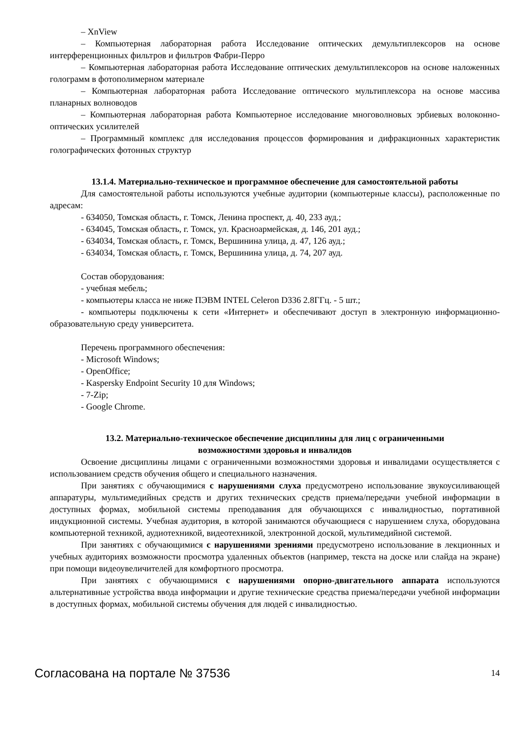– XnView
– Компьютерная лабораторная работа Исследование оптических демультиплексоров на основе интерференционных фильтров и фильтров Фабри-Перро
– Компьютерная лабораторная работа Исследование оптических демультиплексоров на основе наложенных голограмм в фотополимерном материале
– Компьютерная лабораторная работа Исследование оптического мультиплексора на основе массива планарных волноводов
– Компьютерная лабораторная работа Компьютерное исследование многоволновых эрбиевых волоконно-оптических усилителей
– Программный комплекс для исследования процессов формирования и дифракционных характеристик голографических фотонных структур
13.1.4. Материально-техническое и программное обеспечение для самостоятельной работы
Для самостоятельной работы используются учебные аудитории (компьютерные классы), расположенные по адресам:
- 634050, Томская область, г. Томск, Ленина проспект, д. 40, 233 ауд.;
- 634045, Томская область, г. Томск, ул. Красноармейская, д. 146, 201 ауд.;
- 634034, Томская область, г. Томск, Вершинина улица, д. 47, 126 ауд.;
- 634034, Томская область, г. Томск, Вершинина улица, д. 74, 207 ауд.
Состав оборудования:
- учебная мебель;
- компьютеры класса не ниже ПЭВМ INTEL Celeron D336 2.8ГГц. - 5 шт.;
- компьютеры подключены к сети «Интернет» и обеспечивают доступ в электронную информационно-образовательную среду университета.
Перечень программного обеспечения:
- Microsoft Windows;
- OpenOffice;
- Kaspersky Endpoint Security 10 для Windows;
- 7-Zip;
- Google Chrome.
13.2. Материально-техническое обеспечение дисциплины для лиц с ограниченными
возможностями здоровья и инвалидов
Освоение дисциплины лицами с ограниченными возможностями здоровья и инвалидами осуществляется с использованием средств обучения общего и специального назначения.
При занятиях с обучающимися с нарушениями слуха предусмотрено использование звукоусиливающей аппаратуры, мультимедийных средств и других технических средств приема/передачи учебной информации в доступных формах, мобильной системы преподавания для обучающихся с инвалидностью, портативной индукционной системы. Учебная аудитория, в которой занимаются обучающиеся с нарушением слуха, оборудована компьютерной техникой, аудиотехникой, видеотехникой, электронной доской, мультимедийной системой.
При занятиях с обучающимися с нарушениями зрениями предусмотрено использование в лекционных и учебных аудиториях возможности просмотра удаленных объектов (например, текста на доске или слайда на экране) при помощи видеоувеличителей для комфортного просмотра.
При занятиях с обучающимися с нарушениями опорно-двигательного аппарата используются альтернативные устройства ввода информации и другие технические средства приема/передачи учебной информации в доступных формах, мобильной системы обучения для людей с инвалидностью.
Согласована на портале № 37536 14